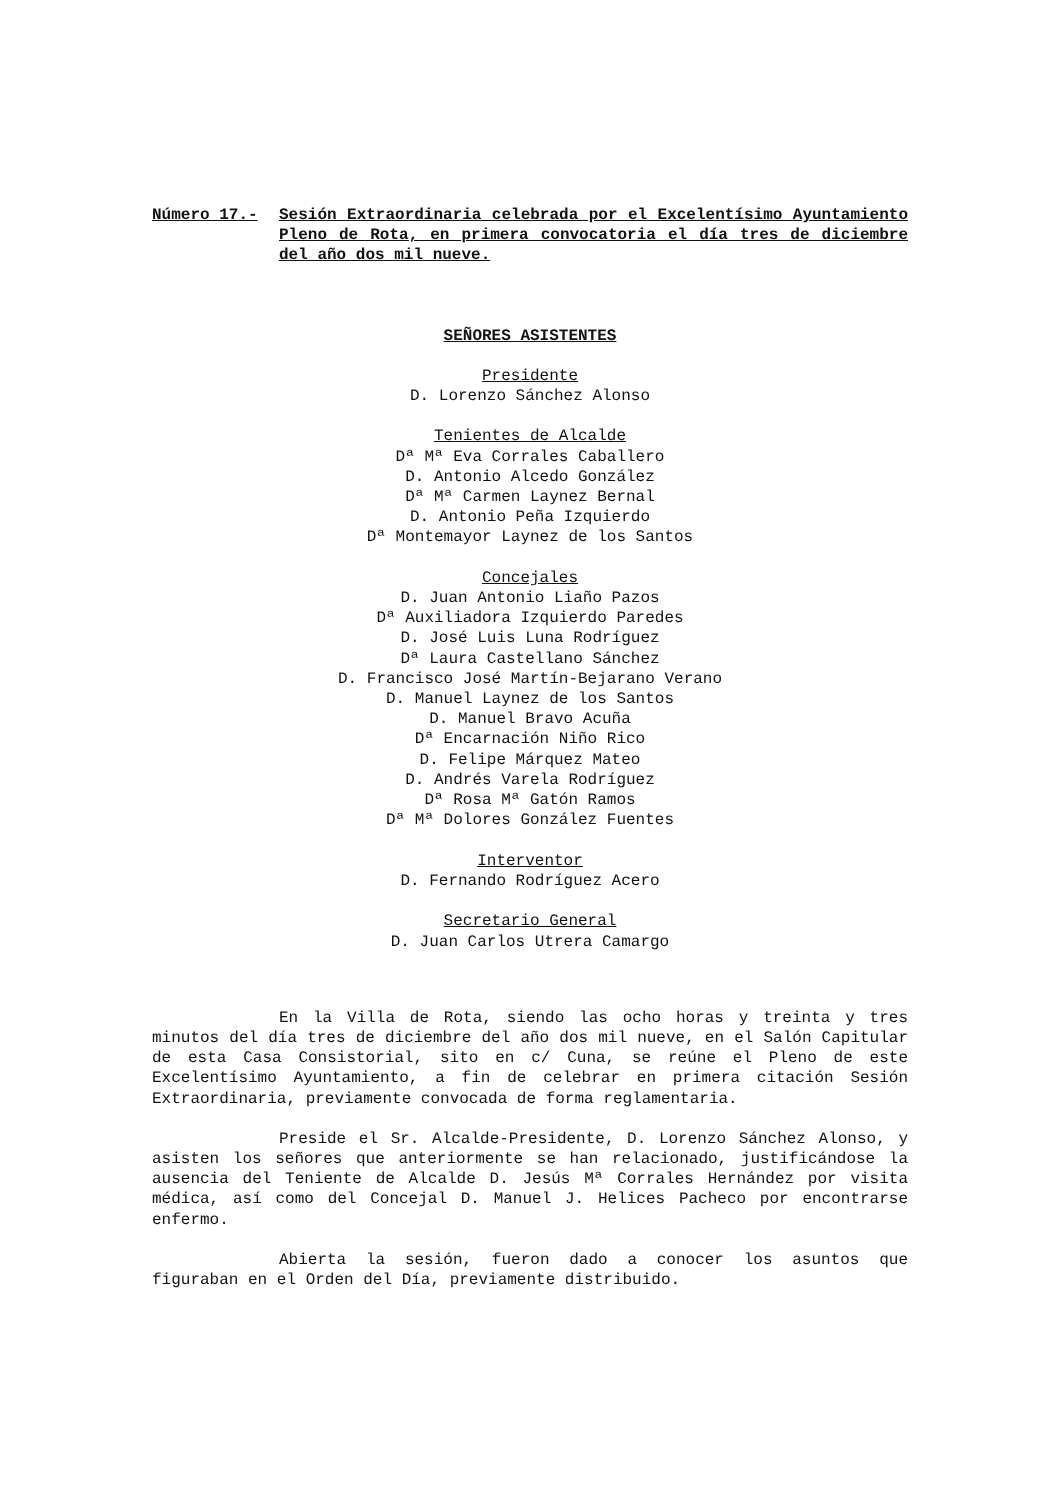Número 17.- Sesión Extraordinaria celebrada por el Excelentísimo Ayuntamiento Pleno de Rota, en primera convocatoria el día tres de diciembre del año dos mil nueve.
SEÑORES ASISTENTES
Presidente
D. Lorenzo Sánchez Alonso
Tenientes de Alcalde
Dª Mª Eva Corrales Caballero
D. Antonio Alcedo González
Dª Mª Carmen Laynez Bernal
D. Antonio Peña Izquierdo
Dª Montemayor Laynez de los Santos
Concejales
D. Juan Antonio Liaño Pazos
Dª Auxiliadora Izquierdo Paredes
D. José Luis Luna Rodríguez
Dª Laura Castellano Sánchez
D. Francisco José Martín-Bejarano Verano
D. Manuel Laynez de los Santos
D. Manuel Bravo Acuña
Dª Encarnación Niño Rico
D. Felipe Márquez Mateo
D. Andrés Varela Rodríguez
Dª Rosa Mª Gatón Ramos
Dª Mª Dolores González Fuentes
Interventor
D. Fernando Rodríguez Acero
Secretario General
D. Juan Carlos Utrera Camargo
En la Villa de Rota, siendo las ocho horas y treinta y tres minutos del día tres de diciembre del año dos mil nueve, en el Salón Capitular de esta Casa Consistorial, sito en c/ Cuna, se reúne el Pleno de este Excelentísimo Ayuntamiento, a fin de celebrar en primera citación Sesión Extraordinaria, previamente convocada de forma reglamentaria.
Preside el Sr. Alcalde-Presidente, D. Lorenzo Sánchez Alonso, y asisten los señores que anteriormente se han relacionado, justificándose la ausencia del Teniente de Alcalde D. Jesús Mª Corrales Hernández por visita médica, así como del Concejal D. Manuel J. Helices Pacheco por encontrarse enfermo.
Abierta la sesión, fueron dado a conocer los asuntos que figuraban en el Orden del Día, previamente distribuido.